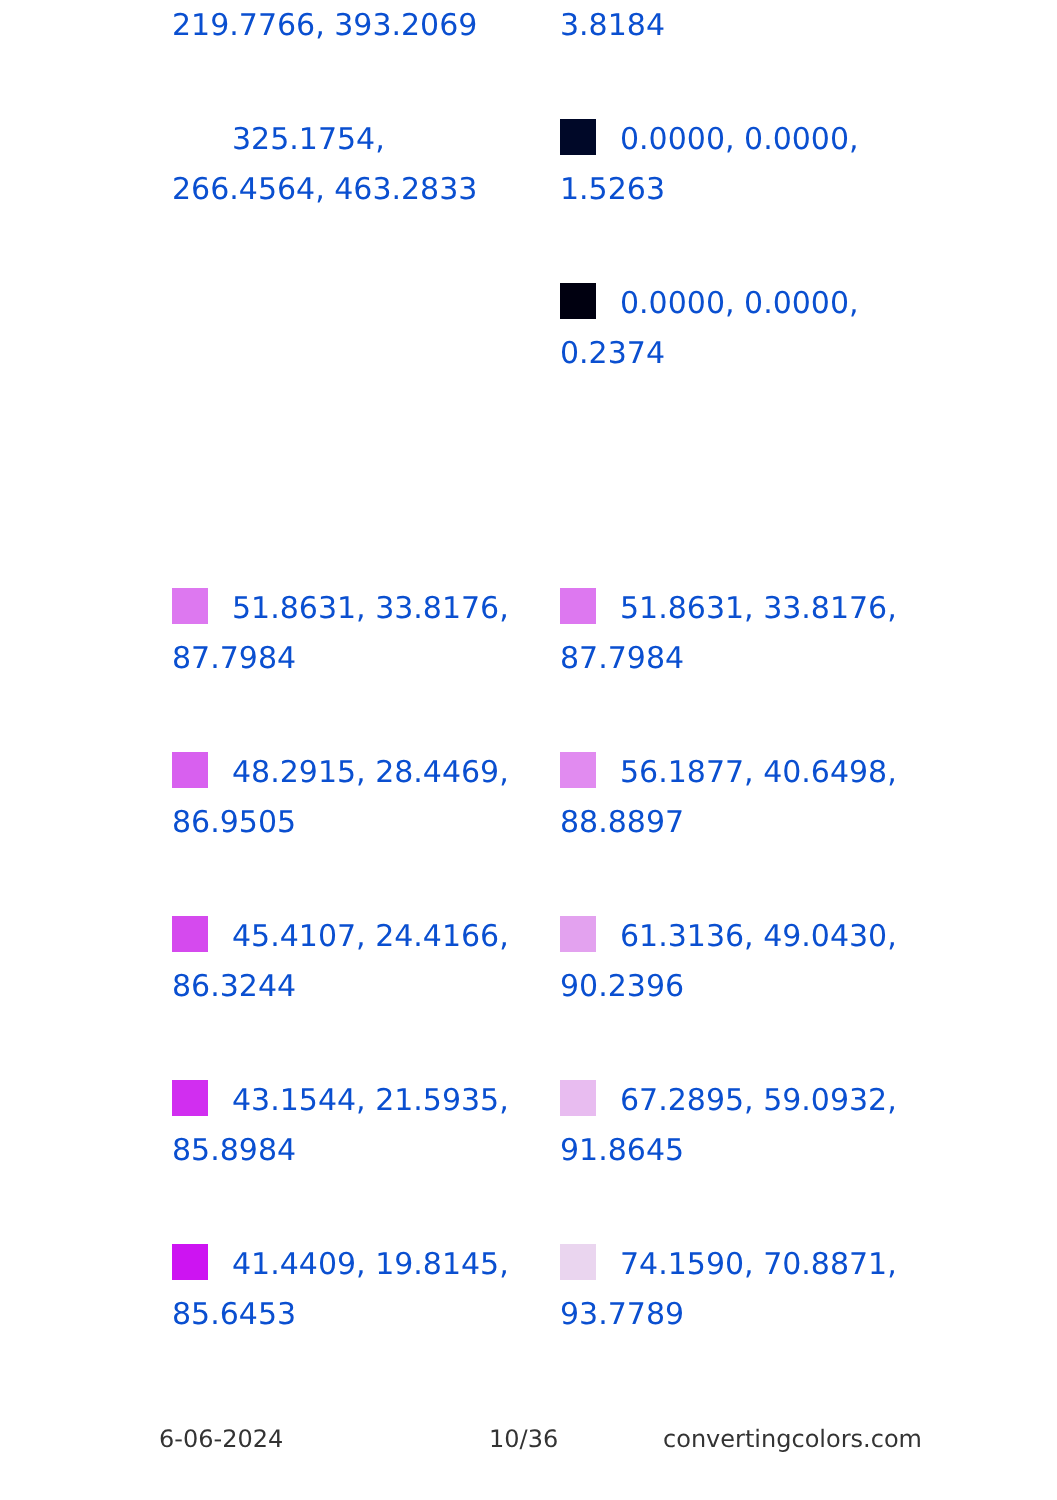219.7766, 393.2069 3.8184
325.1754, 266.4564, 463.2833
0.0000, 0.0000, 1.5263
0.0000, 0.0000, 0.2374
51.8631, 33.8176, 87.7984
51.8631, 33.8176, 87.7984
48.2915, 28.4469, 86.9505
56.1877, 40.6498, 88.8897
45.4107, 24.4166, 86.3244
61.3136, 49.0430, 90.2396
43.1544, 21.5935, 85.8984
67.2895, 59.0932, 91.8645
41.4409, 19.8145, 85.6453
74.1590, 70.8871, 93.7789
6-06-2024 10/36 convertingcolors.com